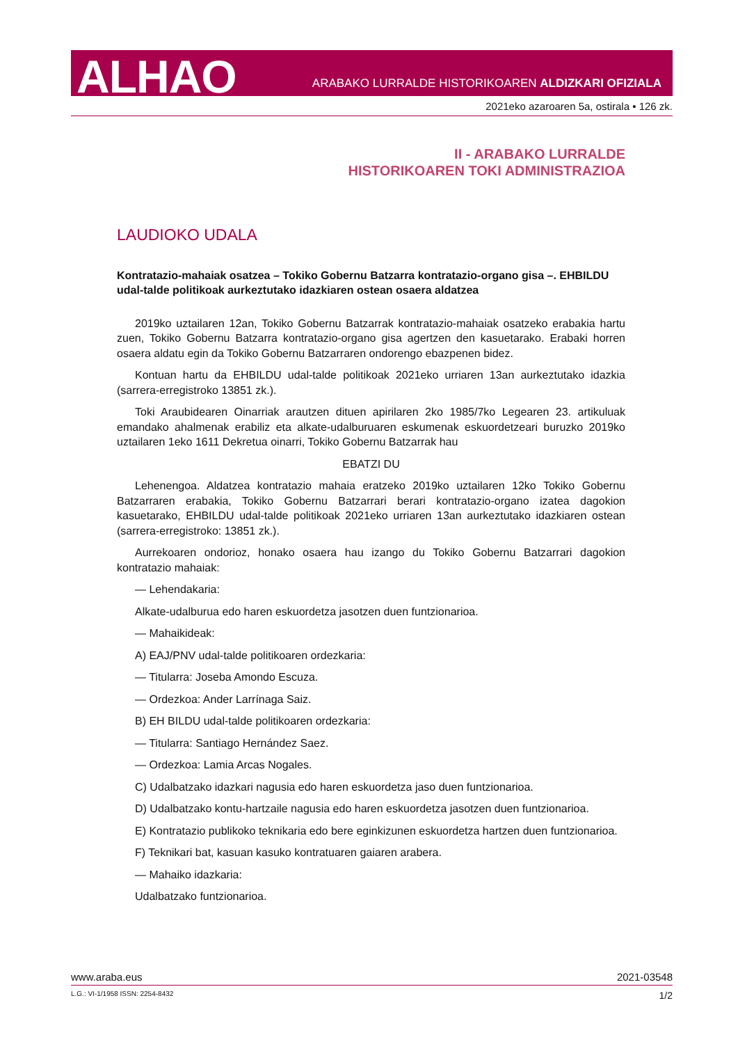ALHAO
ARABAKO LURRALDE HISTORIKOAREN ALDIZKARI OFIZIALA
2021eko azaroaren 5a, ostirala • 126 zk.
II - ARABAKO LURRALDE
HISTORIKOAREN TOKI ADMINISTRAZIOA
LAUDIOKO UDALA
Kontratazio-mahaiak osatzea – Tokiko Gobernu Batzarra kontratazio-organo gisa –. EHBILDU udal-talde politikoak aurkeztutako idazkiaren ostean osaera aldatzea
2019ko uztailaren 12an, Tokiko Gobernu Batzarrak kontratazio-mahaiak osatzeko erabakia hartu zuen, Tokiko Gobernu Batzarra kontratazio-organo gisa agertzen den kasuetarako. Erabaki horren osaera aldatu egin da Tokiko Gobernu Batzarraren ondorengo ebazpenen bidez.
Kontuan hartu da EHBILDU udal-talde politikoak 2021eko urriaren 13an aurkeztutako idazkia (sarrera-erregistroko 13851 zk.).
Toki Araubidearen Oinarriak arautzen dituen apirilaren 2ko 1985/7ko Legearen 23. artikuluak emandako ahalmenak erabiliz eta alkate-udalburuaren eskumenak eskuordetzeari buruzko 2019ko uztailaren 1eko 1611 Dekretua oinarri, Tokiko Gobernu Batzarrak hau
EBATZI DU
Lehenengoa. Aldatzea kontratazio mahaia eratzeko 2019ko uztailaren 12ko Tokiko Gobernu Batzarraren erabakia, Tokiko Gobernu Batzarrari berari kontratazio-organo izatea dagokion kasuetarako, EHBILDU udal-talde politikoak 2021eko urriaren 13an aurkeztutako idazkiaren ostean (sarrera-erregistroko: 13851 zk.).
Aurrekoaren ondorioz, honako osaera hau izango du Tokiko Gobernu Batzarrari dagokion kontratazio mahaiak:
— Lehendakaria:
Alkate-udalburua edo haren eskuordetza jasotzen duen funtzionarioa.
— Mahaikideak:
A) EAJ/PNV udal-talde politikoaren ordezkaria:
— Titularra: Joseba Amondo Escuza.
— Ordezkoa: Ander Larrínaga Saiz.
B) EH BILDU udal-talde politikoaren ordezkaria:
— Titularra: Santiago Hernández Saez.
— Ordezkoa: Lamia Arcas Nogales.
C) Udalbatzako idazkari nagusia edo haren eskuordetza jaso duen funtzionarioa.
D) Udalbatzako kontu-hartzaile nagusia edo haren eskuordetza jasotzen duen funtzionarioa.
E) Kontratazio publikoko teknikaria edo bere eginkizunen eskuordetza hartzen duen funtzionarioa.
F) Teknikari bat, kasuan kasuko kontratuaren gaiaren arabera.
— Mahaiko idazkaria:
Udalbatzako funtzionarioa.
www.araba.eus 2021-03548
L.G.: VI-1/1958 ISSN: 2254-8432 1/2